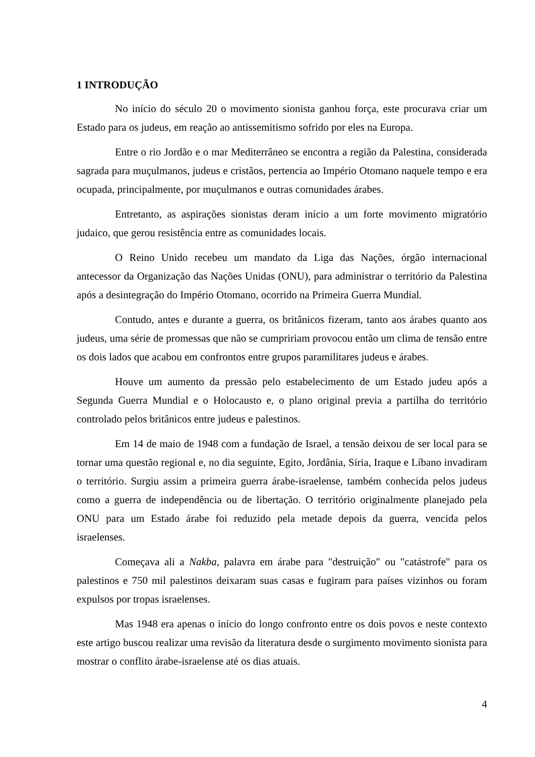1 INTRODUÇÃO
No início do século 20 o movimento sionista ganhou força, este procurava criar um Estado para os judeus, em reação ao antissemitismo sofrido por eles na Europa.
Entre o rio Jordão e o mar Mediterrâneo se encontra a região da Palestina, considerada sagrada para muçulmanos, judeus e cristãos, pertencia ao Império Otomano naquele tempo e era ocupada, principalmente, por muçulmanos e outras comunidades árabes.
Entretanto, as aspirações sionistas deram início a um forte movimento migratório judaico, que gerou resistência entre as comunidades locais.
O Reino Unido recebeu um mandato da Liga das Nações, órgão internacional antecessor da Organização das Nações Unidas (ONU), para administrar o território da Palestina após a desintegração do Império Otomano, ocorrido na Primeira Guerra Mundial.
Contudo, antes e durante a guerra, os britânicos fizeram, tanto aos árabes quanto aos judeus, uma série de promessas que não se cumpririam provocou então um clima de tensão entre os dois lados que acabou em confrontos entre grupos paramilitares judeus e árabes.
Houve um aumento da pressão pelo estabelecimento de um Estado judeu após a Segunda Guerra Mundial e o Holocausto e, o plano original previa a partilha do território controlado pelos britânicos entre judeus e palestinos.
Em 14 de maio de 1948 com a fundação de Israel, a tensão deixou de ser local para se tornar uma questão regional e, no dia seguinte, Egito, Jordânia, Síria, Iraque e Líbano invadiram o território. Surgiu assim a primeira guerra árabe-israelense, também conhecida pelos judeus como a guerra de independência ou de libertação. O território originalmente planejado pela ONU para um Estado árabe foi reduzido pela metade depois da guerra, vencida pelos israelenses.
Começava ali a Nakba, palavra em árabe para "destruição" ou "catástrofe" para os palestinos e 750 mil palestinos deixaram suas casas e fugiram para países vizinhos ou foram expulsos por tropas israelenses.
Mas 1948 era apenas o início do longo confronto entre os dois povos e neste contexto este artigo buscou realizar uma revisão da literatura desde o surgimento movimento sionista para mostrar o conflito árabe-israelense até os dias atuais.
4